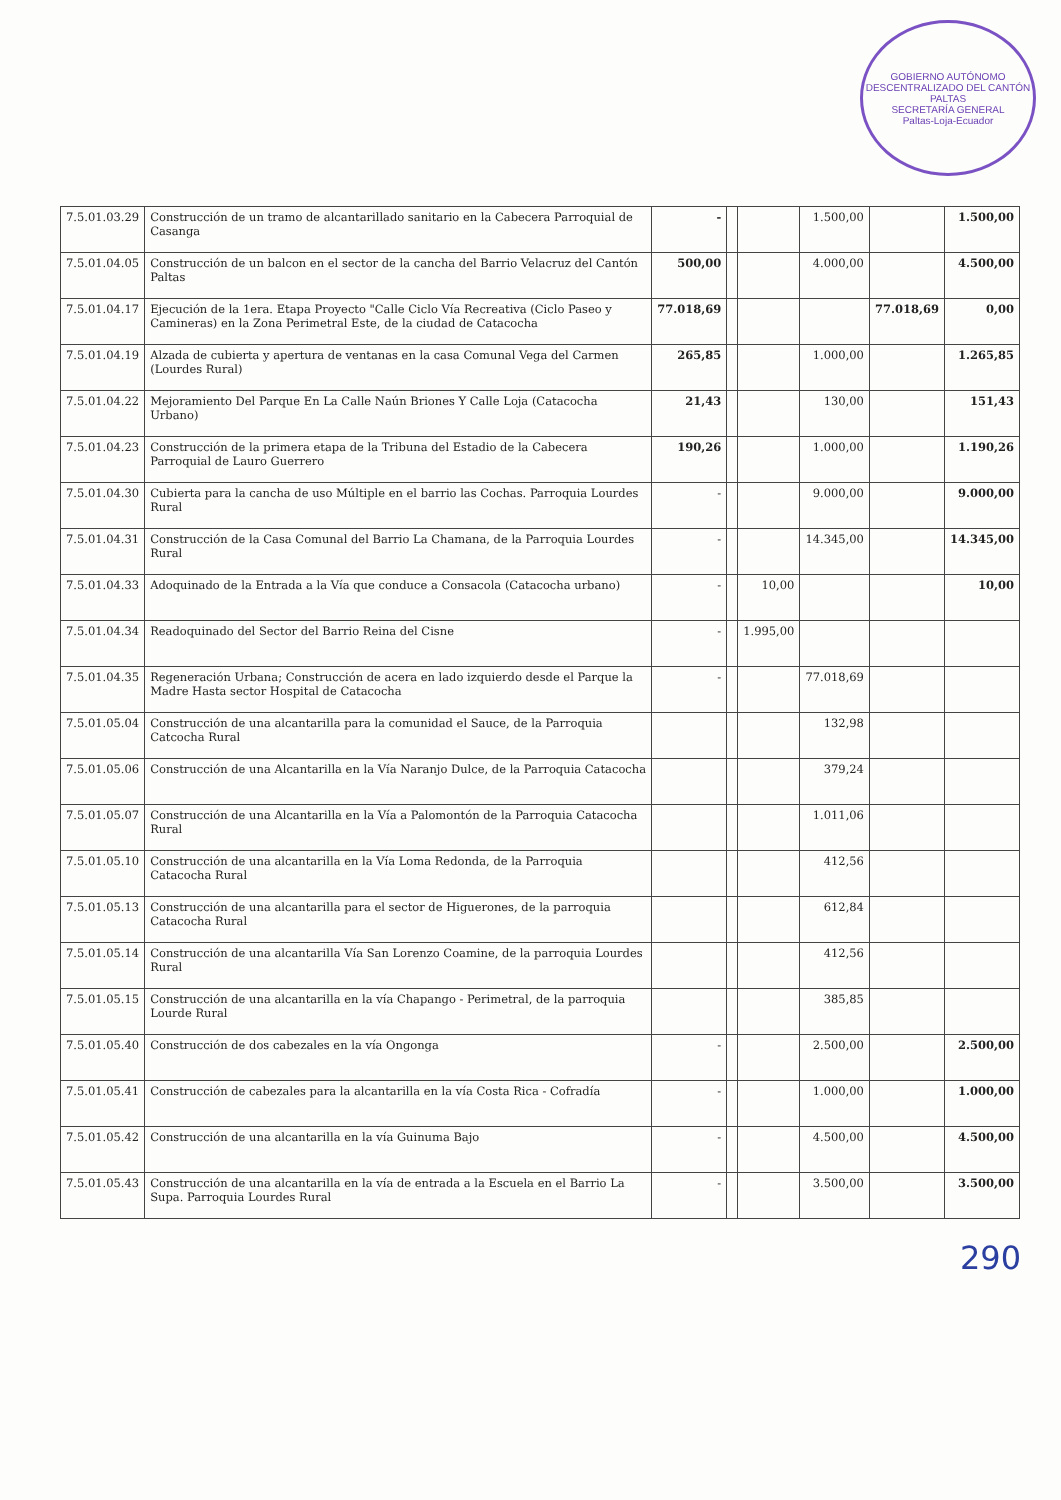GOBIERNO AUTÓNOMO DESCENTRALIZADO DEL CANTÓN PALTAS
SECRETARÍA GENERAL
Paltas-Loja-Ecuador
| 7.5.01.03.29 | Construcción de un tramo de alcantarillado sanitario en la Cabecera Parroquial de Casanga | - | | | 1.500,00 | | 1.500,00 |
| 7.5.01.04.05 | Construcción de un balcon en el sector de la cancha del Barrio Velacruz del Cantón Paltas | 500,00 | | | 4.000,00 | | 4.500,00 |
| 7.5.01.04.17 | Ejecución de la 1era. Etapa Proyecto "Calle Ciclo Vía Recreativa (Ciclo Paseo y Camineras) en la Zona Perimetral Este, de la ciudad de Catacocha | 77.018,69 | | | | 77.018,69 | 0,00 |
| 7.5.01.04.19 | Alzada de cubierta y apertura de ventanas en la casa Comunal Vega del Carmen (Lourdes Rural) | 265,85 | | | 1.000,00 | | 1.265,85 |
| 7.5.01.04.22 | Mejoramiento Del Parque En La Calle Naún Briones Y Calle Loja (Catacocha Urbano) | 21,43 | | | 130,00 | | 151,43 |
| 7.5.01.04.23 | Construcción de la primera etapa de la Tribuna del Estadio de la Cabecera Parroquial de Lauro Guerrero | 190,26 | | | 1.000,00 | | 1.190,26 |
| 7.5.01.04.30 | Cubierta para la cancha de uso Múltiple en el barrio las Cochas. Parroquia Lourdes Rural | - | | | 9.000,00 | | 9.000,00 |
| 7.5.01.04.31 | Construcción de la Casa Comunal del Barrio La Chamana, de la Parroquia Lourdes Rural | - | | | 14.345,00 | | 14.345,00 |
| 7.5.01.04.33 | Adoquinado de la Entrada a la Vía que conduce a Consacola (Catacocha urbano) | - | | 10,00 | | | 10,00 |
| 7.5.01.04.34 | Readoquinado del Sector del Barrio Reina del Cisne | - | | 1.995,00 | | | |
| 7.5.01.04.35 | Regeneración Urbana; Construcción de acera en lado izquierdo desde el Parque la Madre Hasta sector Hospital de Catacocha | - | | | 77.018,69 | | |
| 7.5.01.05.04 | Construcción de una alcantarilla para la comunidad el Sauce, de la Parroquia Catcocha Rural | | | | 132,98 | | |
| 7.5.01.05.06 | Construcción de una Alcantarilla en la Vía Naranjo Dulce, de la Parroquia Catacocha | | | | 379,24 | | |
| 7.5.01.05.07 | Construcción de una Alcantarilla en la Vía a Palomontón de la Parroquia Catacocha Rural | | | | 1.011,06 | | |
| 7.5.01.05.10 | Construcción de una alcantarilla en la Vía Loma Redonda, de la Parroquia Catacocha Rural | | | | 412,56 | | |
| 7.5.01.05.13 | Construcción de una alcantarilla para el sector de Higuerones, de la parroquia Catacocha Rural | | | | 612,84 | | |
| 7.5.01.05.14 | Construcción de una alcantarilla Vía San Lorenzo Coamine, de la parroquia Lourdes Rural | | | | 412,56 | | |
| 7.5.01.05.15 | Construcción de una alcantarilla en la vía Chapango - Perimetral, de la parroquia Lourde Rural | | | | 385,85 | | |
| 7.5.01.05.40 | Construcción de dos cabezales en la vía Ongonga | - | | | 2.500,00 | | 2.500,00 |
| 7.5.01.05.41 | Construcción de cabezales para la alcantarilla en la vía Costa Rica - Cofradía | - | | | 1.000,00 | | 1.000,00 |
| 7.5.01.05.42 | Construcción de una alcantarilla en la vía Guinuma Bajo | - | | | 4.500,00 | | 4.500,00 |
| 7.5.01.05.43 | Construcción de una alcantarilla en la vía de entrada a la Escuela en el Barrio La Supa. Parroquia Lourdes Rural | - | | | 3.500,00 | | 3.500,00 |
290